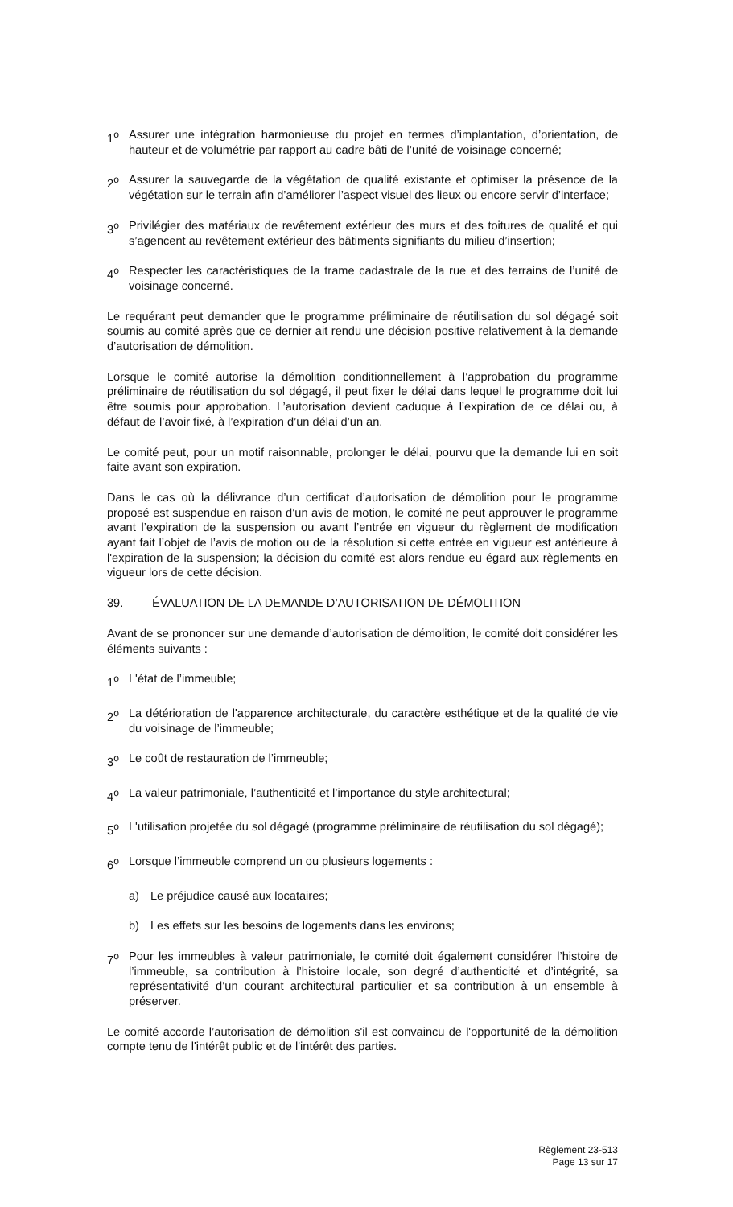1<sup>o</sup> Assurer une intégration harmonieuse du projet en termes d’implantation, d’orientation, de hauteur et de volumétrie par rapport au cadre bâti de l’unité de voisinage concerné;
2<sup>o</sup> Assurer la sauvegarde de la végétation de qualité existante et optimiser la présence de la végétation sur le terrain afin d’améliorer l’aspect visuel des lieux ou encore servir d’interface;
3<sup>o</sup> Privilégier des matériaux de revêtement extérieur des murs et des toitures de qualité et qui s’agencent au revêtement extérieur des bâtiments signifiants du milieu d’insertion;
4<sup>o</sup> Respecter les caractéristiques de la trame cadastrale de la rue et des terrains de l’unité de voisinage concerné.
Le requérant peut demander que le programme préliminaire de réutilisation du sol dégagé soit soumis au comité après que ce dernier ait rendu une décision positive relativement à la demande d’autorisation de démolition.
Lorsque le comité autorise la démolition conditionnellement à l’approbation du programme préliminaire de réutilisation du sol dégagé, il peut fixer le délai dans lequel le programme doit lui être soumis pour approbation. L’autorisation devient caduque à l’expiration de ce délai ou, à défaut de l’avoir fixé, à l’expiration d’un délai d’un an.
Le comité peut, pour un motif raisonnable, prolonger le délai, pourvu que la demande lui en soit faite avant son expiration.
Dans le cas où la délivrance d’un certificat d’autorisation de démolition pour le programme proposé est suspendue en raison d’un avis de motion, le comité ne peut approuver le programme avant l’expiration de la suspension ou avant l’entrée en vigueur du règlement de modification ayant fait l’objet de l’avis de motion ou de la résolution si cette entrée en vigueur est antérieure à l'expiration de la suspension; la décision du comité est alors rendue eu égard aux règlements en vigueur lors de cette décision.
39. ÉVALUATION DE LA DEMANDE D’AUTORISATION DE DÉMOLITION
Avant de se prononcer sur une demande d’autorisation de démolition, le comité doit considérer les éléments suivants :
1<sup>o</sup> L'état de l’immeuble;
2<sup>o</sup> La détérioration de l'apparence architecturale, du caractère esthétique et de la qualité de vie du voisinage de l’immeuble;
3<sup>o</sup> Le coût de restauration de l’immeuble;
4<sup>o</sup> La valeur patrimoniale, l’authenticité et l’importance du style architectural;
5<sup>o</sup> L'utilisation projetée du sol dégagé (programme préliminaire de réutilisation du sol dégagé);
6<sup>o</sup> Lorsque l’immeuble comprend un ou plusieurs logements :
a) Le préjudice causé aux locataires;
b) Les effets sur les besoins de logements dans les environs;
7<sup>o</sup> Pour les immeubles à valeur patrimoniale, le comité doit également considérer l’histoire de l’immeuble, sa contribution à l’histoire locale, son degré d’authenticité et d’intégrité, sa représentativité d’un courant architectural particulier et sa contribution à un ensemble à préserver.
Le comité accorde l’autorisation de démolition s'il est convaincu de l'opportunité de la démolition compte tenu de l'intérêt public et de l'intérêt des parties.
Règlement 23-513
Page 13 sur 17